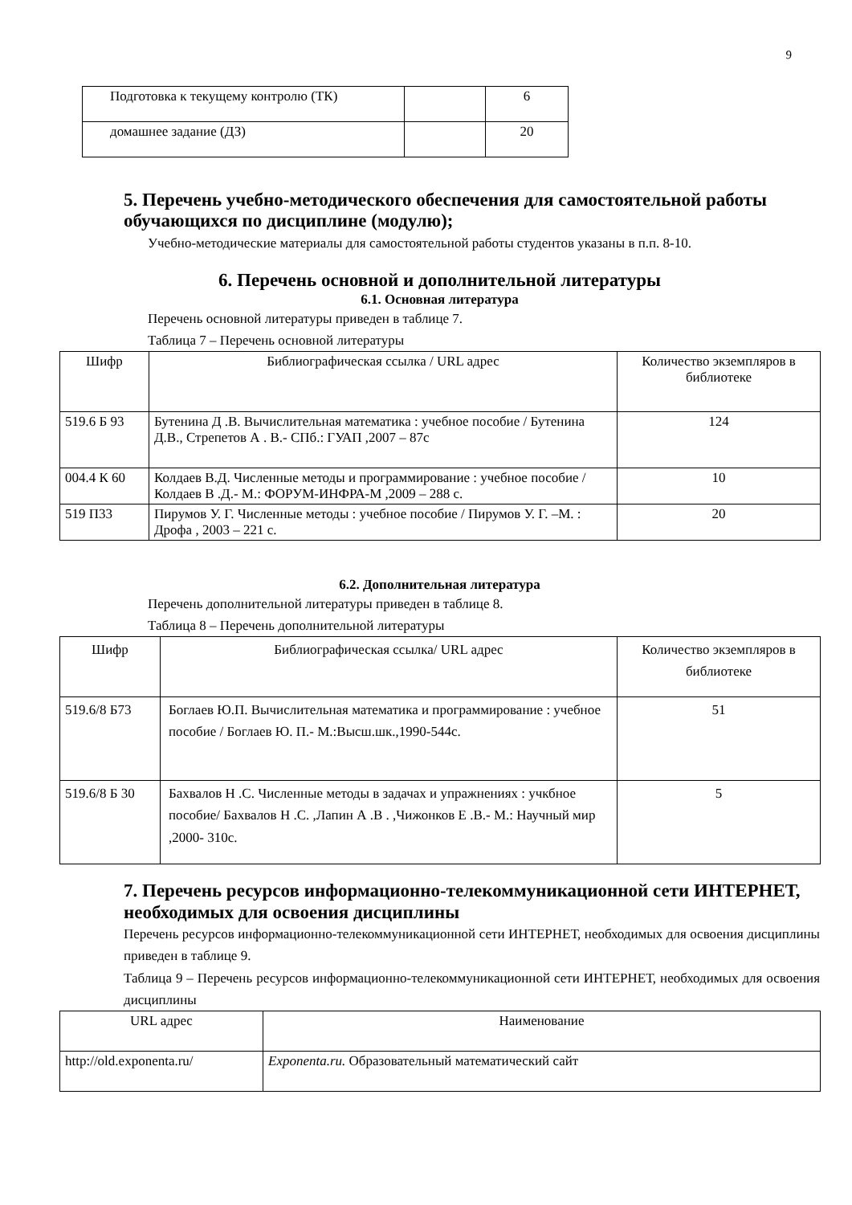9
| Подготовка к текущему контролю (ТК) | | 6 |
| домашнее задание (ДЗ) | | 20 |
5. Перечень учебно-методического обеспечения для самостоятельной работы обучающихся по дисциплине (модулю);
Учебно-методические материалы для самостоятельной работы студентов указаны в п.п. 8-10.
6. Перечень основной и дополнительной литературы
6.1. Основная литература
Перечень основной литературы приведен в таблице 7.
Таблица 7 – Перечень основной литературы
| Шифр | Библиографическая ссылка / URL адрес | Количество экземпляров в библиотеке |
| 519.6 Б 93 | Бутенина Д .В. Вычислительная математика : учебное пособие / Бутенина Д.В., Стрепетов А . В.- СПб.: ГУАП ,2007 – 87с | 124 |
| 004.4 К 60 | Колдаев В.Д. Численные методы и программирование : учебное пособие /Колдаев В .Д.- М.: ФОРУМ-ИНФРА-М ,2009 – 288 с. | 10 |
| 519 П33 | Пирумов У. Г. Численные методы : учебное пособие / Пирумов У. Г. –М. : Дрофа , 2003 – 221 с. | 20 |
6.2. Дополнительная литература
Перечень дополнительной литературы приведен в таблице 8.
Таблица 8 – Перечень дополнительной литературы
| Шифр | Библиографическая ссылка/ URL адрес | Количество экземпляров в библиотеке |
| 519.6/8 Б73 | Боглаев Ю.П. Вычислительная математика и программирование : учебное пособие / Боглаев Ю. П.- М.:Высш.шк.,1990-544с. | 51 |
| 519.6/8 Б 30 | Бахвалов Н .С. Численные методы в задачах и упражнениях : учкбное пособие/ Бахвалов Н .С. ,Лапин А .В . ,Чижонков Е .В.- М.: Научный мир ,2000- 310с. | 5 |
7. Перечень ресурсов информационно-телекоммуникационной сети ИНТЕРНЕТ, необходимых для освоения дисциплины
Перечень ресурсов информационно-телекоммуникационной сети ИНТЕРНЕТ, необходимых для освоения дисциплины приведен в таблице 9.
Таблица 9 – Перечень ресурсов информационно-телекоммуникационной сети ИНТЕРНЕТ, необходимых для освоения дисциплины
| URL адрес | Наименование |
| http://old.exponenta.ru/ | Exponenta.ru. Образовательный математический сайт |